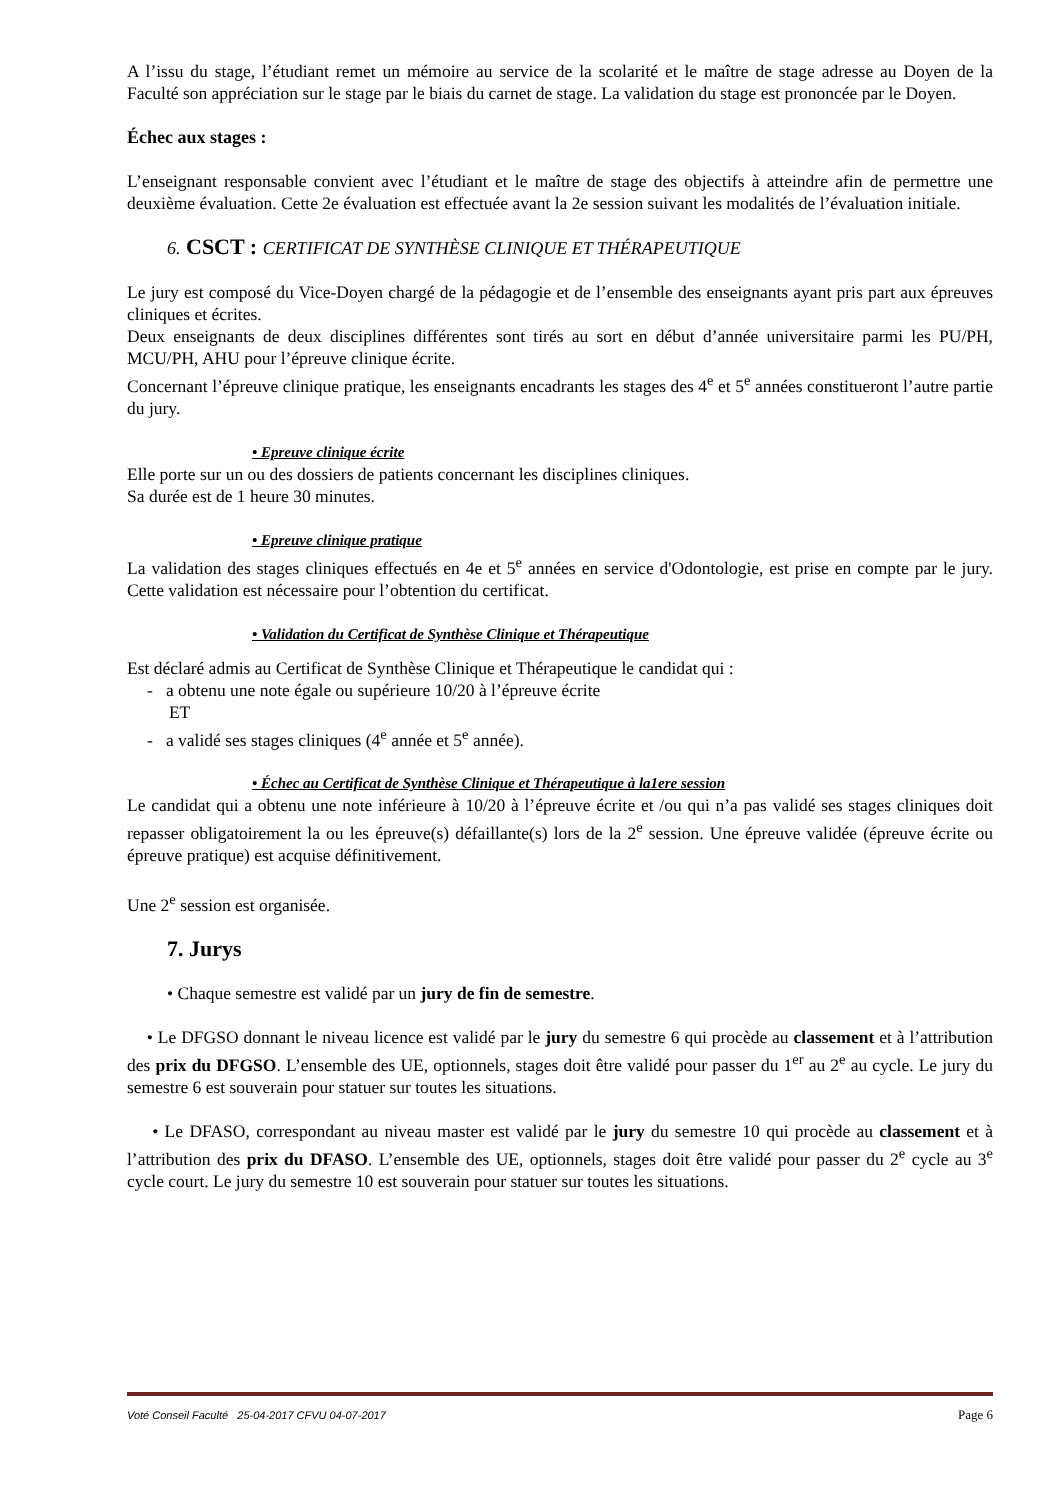A l’issu du stage, l’étudiant remet un mémoire au service de la scolarité et le maître de stage adresse au Doyen de la Faculté son appréciation sur le stage par le biais du carnet de stage. La validation du stage est prononcée par le Doyen.
Échec aux stages :
L’enseignant responsable convient avec l’étudiant et le maître de stage des objectifs à atteindre afin de permettre une deuxième évaluation. Cette 2e évaluation est effectuée avant la 2e session suivant les modalités de l’évaluation initiale.
6. CSCT : CERTIFICAT DE SYNTHÈSE CLINIQUE ET THÉRAPEUTIQUE
Le jury est composé du Vice-Doyen chargé de la pédagogie et de l’ensemble des enseignants ayant pris part aux épreuves cliniques et écrites.
Deux enseignants de deux disciplines différentes sont tirés au sort en début d’année universitaire parmi les PU/PH, MCU/PH, AHU pour l’épreuve clinique écrite.
Concernant l’épreuve clinique pratique, les enseignants encadrants les stages des 4<sup>e</sup> et 5<sup>e</sup> années constitueront l’autre partie du jury.
• Epreuve clinique écrite
Elle porte sur un ou des dossiers de patients concernant les disciplines cliniques.
Sa durée est de 1 heure 30 minutes.
• Epreuve clinique pratique
La validation des stages cliniques effectués en 4e et 5<sup>e</sup> années en service d'Odontologie, est prise en compte par le jury. Cette validation est nécessaire pour l’obtention du certificat.
• Validation du Certificat de Synthèse Clinique et Thérapeutique
Est déclaré admis au Certificat de Synthèse Clinique et Thérapeutique le candidat qui :
- a obtenu une note égale ou supérieure 10/20 à l’épreuve écrite
ET
- a validé ses stages cliniques (4<sup>e</sup> année et 5<sup>e</sup> année).
• Échec au Certificat de Synthèse Clinique et Thérapeutique à la1ere session
Le candidat qui a obtenu une note inférieure à 10/20 à l’épreuve écrite et /ou qui n’a pas validé ses stages cliniques doit repasser obligatoirement la ou les épreuve(s) défaillante(s) lors de la 2<sup>e</sup> session. Une épreuve validée (épreuve écrite ou épreuve pratique) est acquise définitivement.
Une 2<sup>e</sup> session est organisée.
7. Jurys
• Chaque semestre est validé par un jury de fin de semestre.
• Le DFGSO donnant le niveau licence est validé par le jury du semestre 6 qui procède au classement et à l’attribution des prix du DFGSO. L’ensemble des UE, optionnels, stages doit être validé pour passer du 1<sup>er</sup> au 2<sup>e</sup> au cycle. Le jury du semestre 6 est souverain pour statuer sur toutes les situations.
• Le DFASO, correspondant au niveau master est validé par le jury du semestre 10 qui procède au classement et à l’attribution des prix du DFASO. L’ensemble des UE, optionnels, stages doit être validé pour passer du 2<sup>e</sup> cycle au 3<sup>e</sup> cycle court. Le jury du semestre 10 est souverain pour statuer sur toutes les situations.
Voté Conseil Faculté 25-04-2017 CFVU 04-07-2017 Page 6